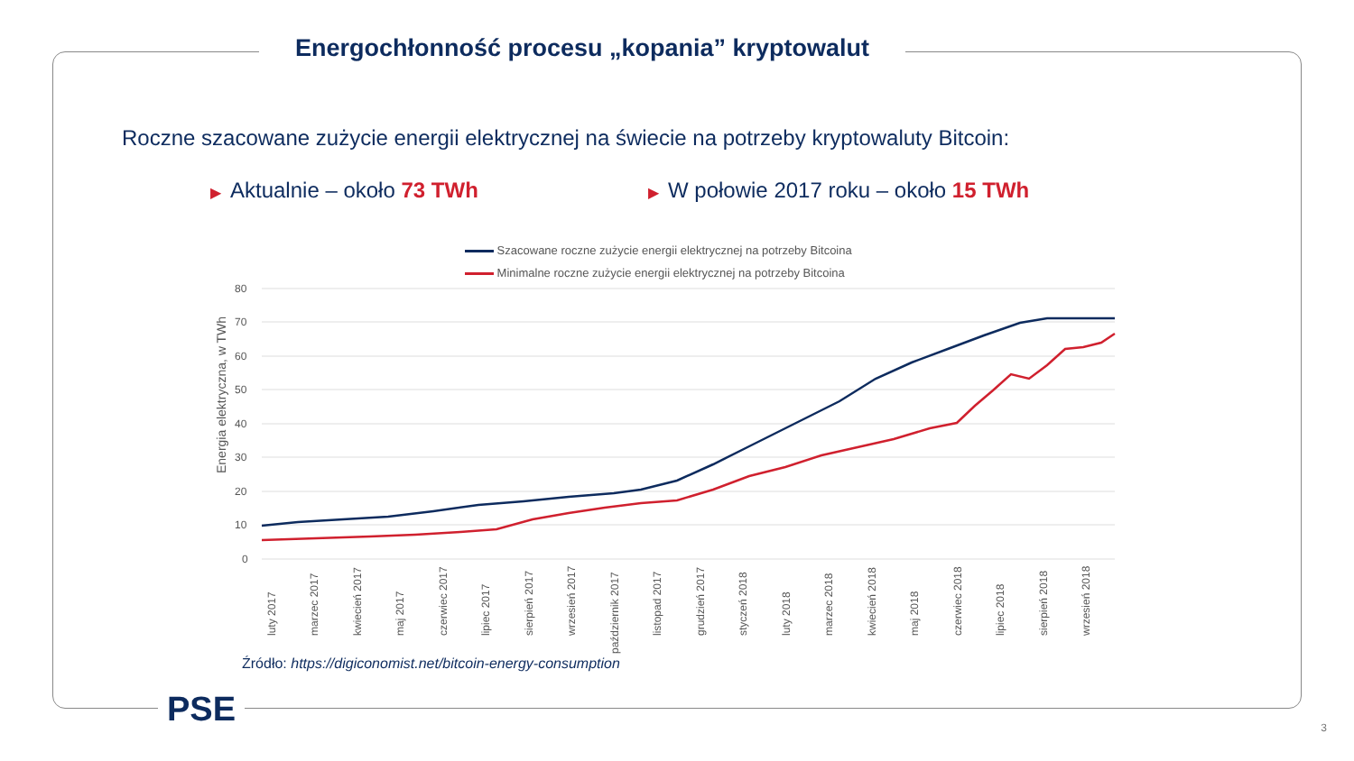Energochłonność procesu „kopania” kryptowalut
Roczne szacowane zużycie energii elektrycznej na świecie na potrzeby kryptowaluty Bitcoin:
▶ Aktualnie – około 73 TWh
▶ W połowie 2017 roku – około 15 TWh
Szacowane roczne zużycie energii elektrycznej na potrzeby Bitcoina
Minimalne roczne zużycie energii elektrycznej na potrzeby Bitcoina
80
70
60
50
40
30
20
10
0
Energia elektryczna, w TWh
luty 2017
marzec 2017
kwiecień 2017
maj 2017
czerwiec 2017
lipiec 2017
sierpień 2017
wrzesień 2017
październik 2017
listopad 2017
grudzień 2017
styczeń 2018
luty 2018
marzec 2018
kwiecień 2018
maj 2018
czerwiec 2018
lipiec 2018
sierpień 2018
wrzesień 2018
Źródło: https://digiconomist.net/bitcoin-energy-consumption
PSE 3